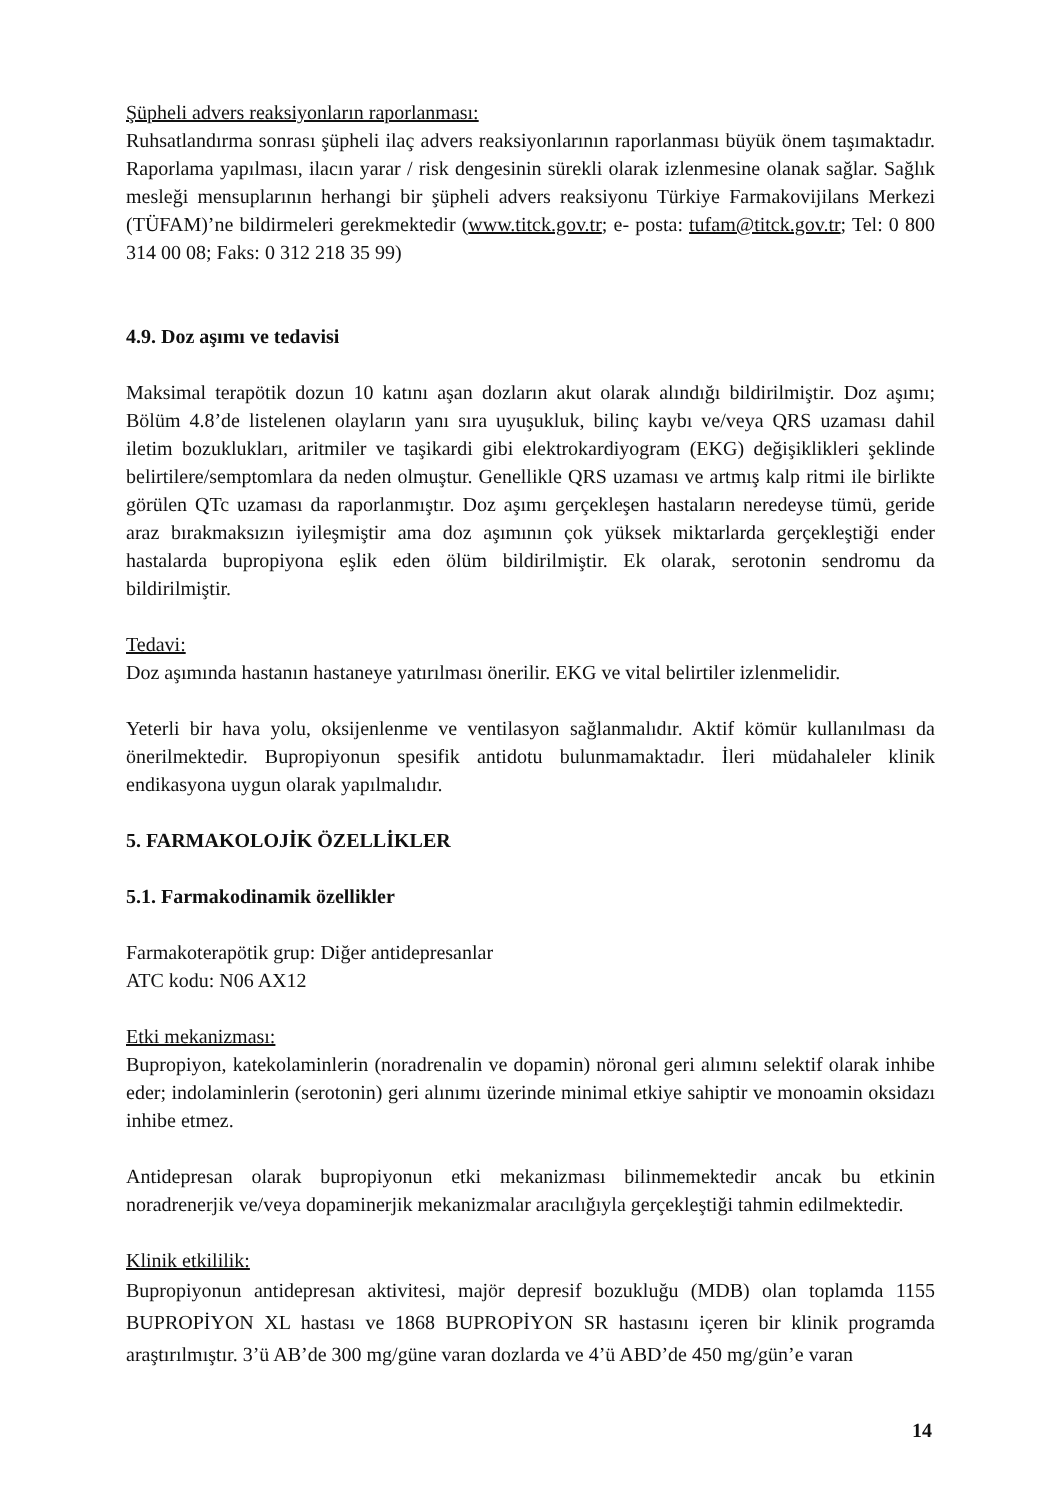Şüpheli advers reaksiyonların raporlanması:
Ruhsatlandırma sonrası şüpheli ilaç advers reaksiyonlarının raporlanması büyük önem taşımaktadır. Raporlama yapılması, ilacın yarar / risk dengesinin sürekli olarak izlenmesine olanak sağlar. Sağlık mesleği mensuplarının herhangi bir şüpheli advers reaksiyonu Türkiye Farmakovijilans Merkezi (TÜFAM)’ne bildirmeleri gerekmektedir (www.titck.gov.tr; e- posta: tufam@titck.gov.tr; Tel: 0 800 314 00 08; Faks: 0 312 218 35 99)
4.9. Doz aşımı ve tedavisi
Maksimal terapötik dozun 10 katını aşan dozların akut olarak alındığı bildirilmiştir. Doz aşımı; Bölüm 4.8’de listelenen olayların yanı sıra uyuşukluk, bilinç kaybı ve/veya QRS uzaması dahil iletim bozuklukları, aritmiler ve taşikardi gibi elektrokardiyogram (EKG) değişiklikleri şeklinde belirtilere/semptomlara da neden olmuştur. Genellikle QRS uzaması ve artmış kalp ritmi ile birlikte görülen QTc uzaması da raporlanmıştır. Doz aşımı gerçekleşen hastaların neredeyse tümü, geride araz bırakmaksızın iyileşmiştir ama doz aşımının çok yüksek miktarlarda gerçekleştiği ender hastalarda bupropiyona eşlik eden ölüm bildirilmiştir. Ek olarak, serotonin sendromu da bildirilmiştir.
Tedavi:
Doz aşımında hastanın hastaneye yatırılması önerilir. EKG ve vital belirtiler izlenmelidir.
Yeterli bir hava yolu, oksijenlenme ve ventilasyon sağlanmalıdır. Aktif kömür kullanılması da önerilmektedir. Bupropiyonun spesifik antidotu bulunmamaktadır. İleri müdahaleler klinik endikasyona uygun olarak yapılmalıdır.
5. FARMAKOLOJİK ÖZELLİKLER
5.1. Farmakodinamik özellikler
Farmakoterapötik grup: Diğer antidepresanlar
ATC kodu: N06 AX12
Etki mekanizması:
Bupropiyon, katekolaminlerin (noradrenalin ve dopamin) nöronal geri alımını selektif olarak inhibe eder; indolaminlerin (serotonin) geri alınımı üzerinde minimal etkiye sahiptir ve monoamin oksidazı inhibe etmez.
Antidepresan olarak bupropiyonun etki mekanizması bilinmemektedir ancak bu etkinin noradrenerjik ve/veya dopaminerjik mekanizmalar aracılığıyla gerçekleştiği tahmin edilmektedir.
Klinik etkililik:
Bupropiyonun antidepresan aktivitesi, majör depresif bozukluğu (MDB) olan toplamda 1155 BUPROPİYON XL hastası ve 1868 BUPROPİYON SR hastasını içeren bir klinik programda araştırılmıştır. 3’ü AB’de 300 mg/güne varan dozlarda ve 4’ü ABD’de 450 mg/gün’e varan
14